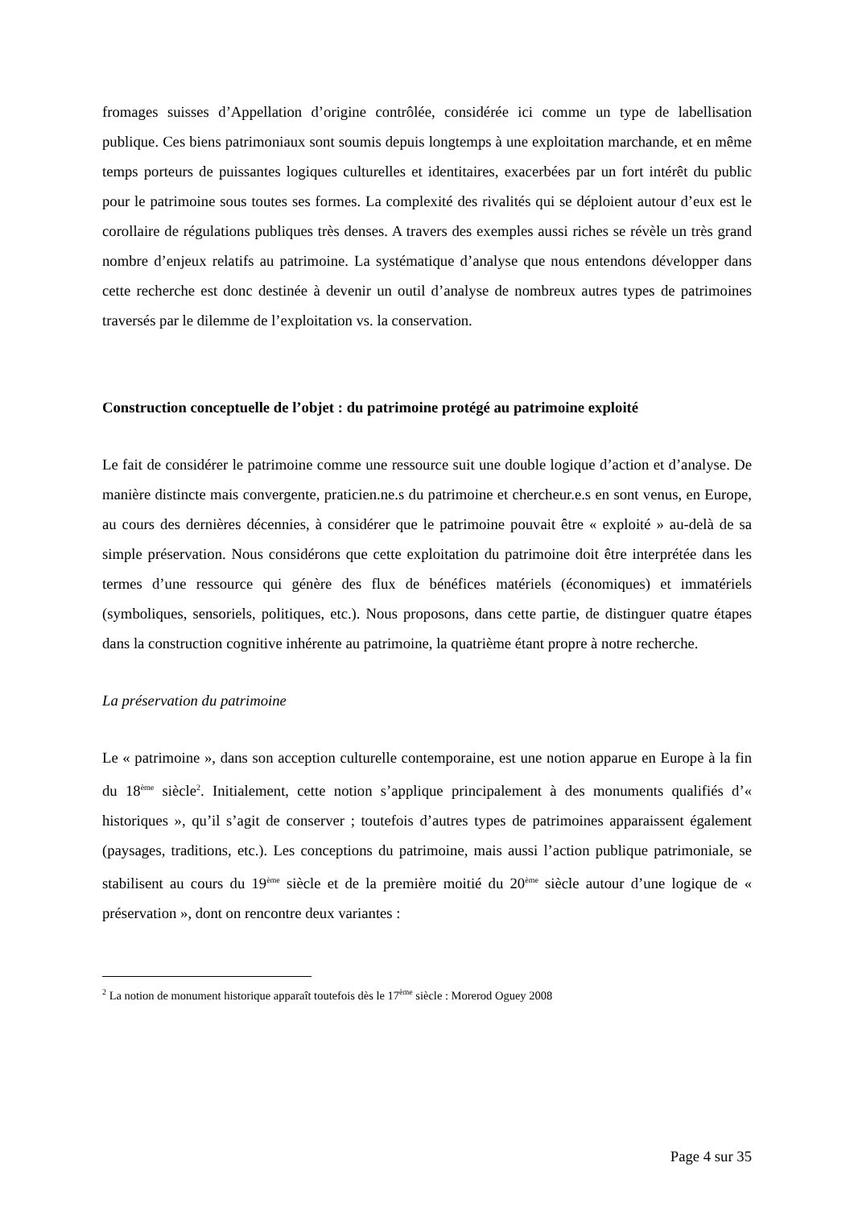fromages suisses d’Appellation d’origine contrôlée, considérée ici comme un type de labellisation publique. Ces biens patrimoniaux sont soumis depuis longtemps à une exploitation marchande, et en même temps porteurs de puissantes logiques culturelles et identitaires, exacerbées par un fort intérêt du public pour le patrimoine sous toutes ses formes. La complexité des rivalités qui se déploient autour d’eux est le corollaire de régulations publiques très denses. A travers des exemples aussi riches se révèle un très grand nombre d’enjeux relatifs au patrimoine. La systématique d’analyse que nous entendons développer dans cette recherche est donc destinée à devenir un outil d’analyse de nombreux autres types de patrimoines traversés par le dilemme de l’exploitation vs. la conservation.
Construction conceptuelle de l’objet : du patrimoine protégé au patrimoine exploité
Le fait de considérer le patrimoine comme une ressource suit une double logique d’action et d’analyse. De manière distincte mais convergente, praticien.ne.s du patrimoine et chercheur.e.s en sont venus, en Europe, au cours des dernières décennies, à considérer que le patrimoine pouvait être « exploité » au-delà de sa simple préservation. Nous considérons que cette exploitation du patrimoine doit être interprétée dans les termes d’une ressource qui génère des flux de bénéfices matériels (économiques) et immatériels (symboliques, sensoriels, politiques, etc.). Nous proposons, dans cette partie, de distinguer quatre étapes dans la construction cognitive inhérente au patrimoine, la quatrième étant propre à notre recherche.
La préservation du patrimoine
Le « patrimoine », dans son acception culturelle contemporaine, est une notion apparue en Europe à la fin du 18<sup>ème</sup> siècle<sup>2</sup>. Initialement, cette notion s’applique principalement à des monuments qualifiés d’« historiques », qu’il s’agit de conserver ; toutefois d’autres types de patrimoines apparaissent également (paysages, traditions, etc.). Les conceptions du patrimoine, mais aussi l’action publique patrimoniale, se stabilisent au cours du 19<sup>ème</sup> siècle et de la première moitié du 20<sup>ème</sup> siècle autour d’une logique de « préservation », dont on rencontre deux variantes :
<sup>2</sup> La notion de monument historique apparaît toutefois dès le 17<sup>ème</sup> siècle : Morerod Oguey 2008
Page 4 sur 35